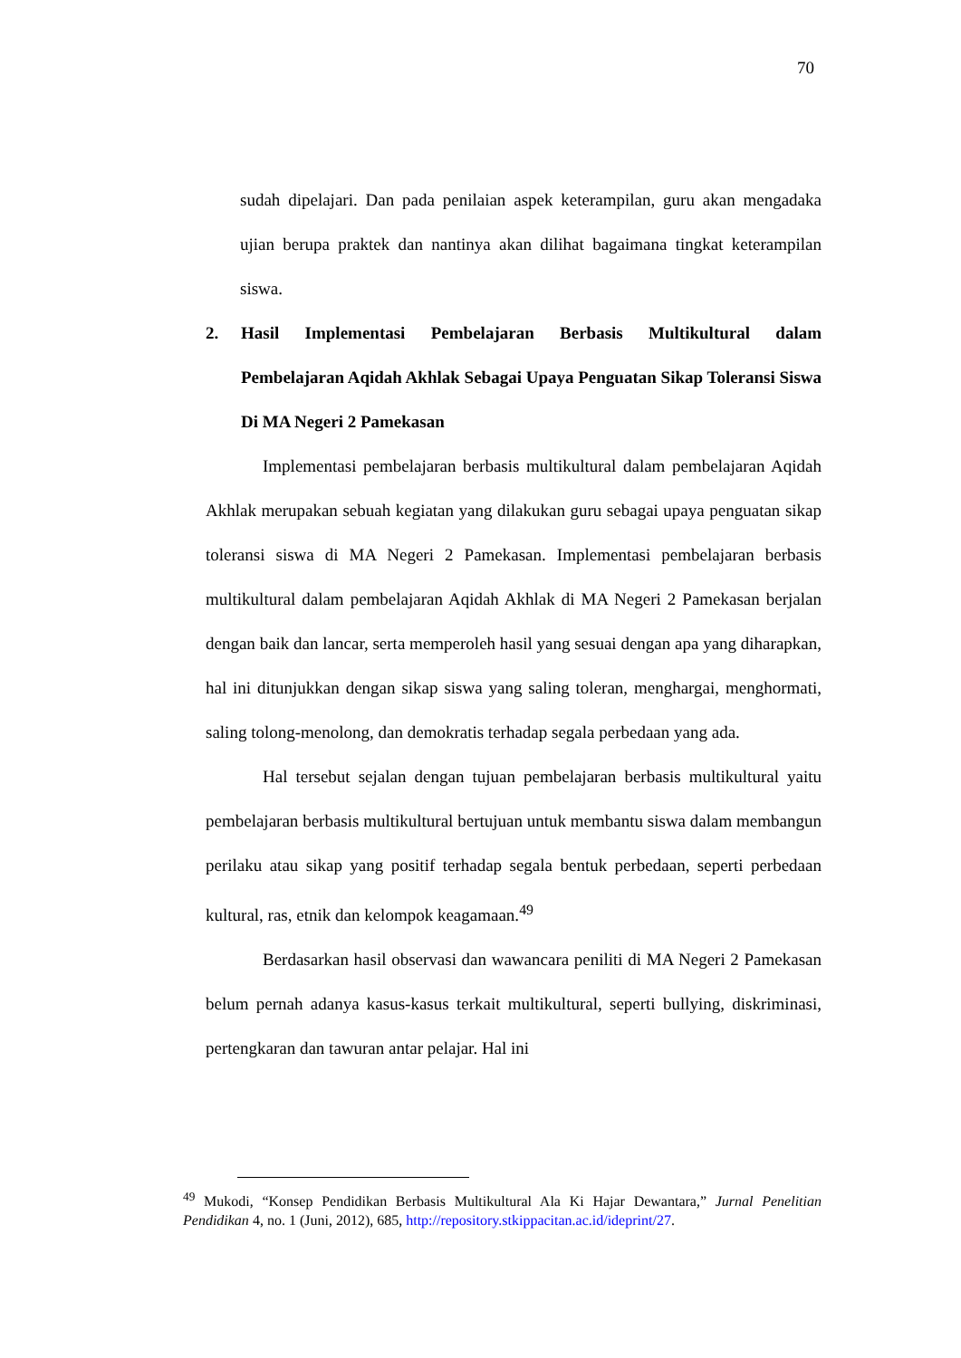70
sudah dipelajari. Dan pada penilaian aspek keterampilan, guru akan mengadaka ujian berupa praktek dan nantinya akan dilihat bagaimana tingkat keterampilan siswa.
2. Hasil Implementasi Pembelajaran Berbasis Multikultural dalam Pembelajaran Aqidah Akhlak Sebagai Upaya Penguatan Sikap Toleransi Siswa Di MA Negeri 2 Pamekasan
Implementasi pembelajaran berbasis multikultural dalam pembelajaran Aqidah Akhlak merupakan sebuah kegiatan yang dilakukan guru sebagai upaya penguatan sikap toleransi siswa di MA Negeri 2 Pamekasan. Implementasi pembelajaran berbasis multikultural dalam pembelajaran Aqidah Akhlak di MA Negeri 2 Pamekasan berjalan dengan baik dan lancar, serta memperoleh hasil yang sesuai dengan apa yang diharapkan, hal ini ditunjukkan dengan sikap siswa yang saling toleran, menghargai, menghormati, saling tolong-menolong, dan demokratis terhadap segala perbedaan yang ada.
Hal tersebut sejalan dengan tujuan pembelajaran berbasis multikultural yaitu pembelajaran berbasis multikultural bertujuan untuk membantu siswa dalam membangun perilaku atau sikap yang positif terhadap segala bentuk perbedaan, seperti perbedaan kultural, ras, etnik dan kelompok keagamaan.<sup>49</sup>
Berdasarkan hasil observasi dan wawancara peniliti di MA Negeri 2 Pamekasan belum pernah adanya kasus-kasus terkait multikultural, seperti bullying, diskriminasi, pertengkaran dan tawuran antar pelajar. Hal ini
<sup>49</sup> Mukodi, “Konsep Pendidikan Berbasis Multikultural Ala Ki Hajar Dewantara,” Jurnal Penelitian Pendidikan 4, no. 1 (Juni, 2012), 685, http://repository.stkippacitan.ac.id/ideprint/27.